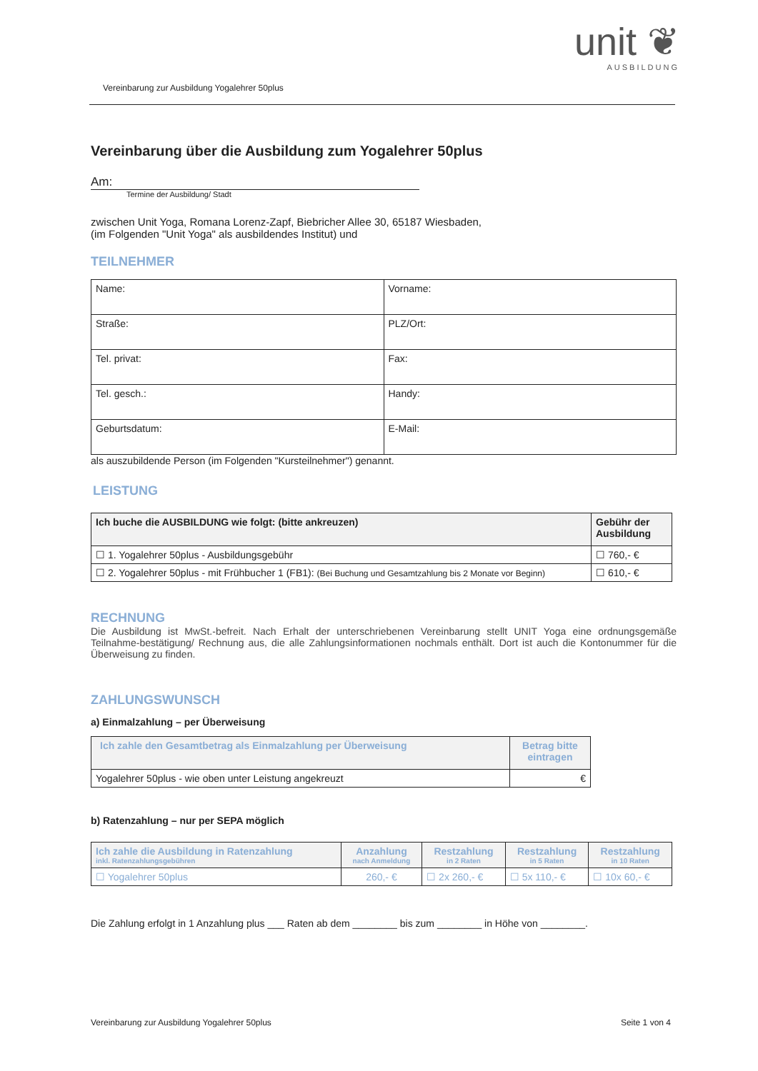unit ❦
AUSBILDUNG
Vereinbarung zur Ausbildung Yogalehrer 50plus
Vereinbarung über die Ausbildung zum Yogalehrer 50plus
Am:
Termine der Ausbildung/ Stadt
zwischen Unit Yoga, Romana Lorenz-Zapf, Biebricher Allee 30, 65187 Wiesbaden,
(im Folgenden "Unit Yoga" als ausbildendes Institut) und
TEILNEHMER
| Name: | Vorname: |
| Straße: | PLZ/Ort: |
| Tel. privat: | Fax: |
| Tel. gesch.: | Handy: |
| Geburtsdatum: | E-Mail: |
als auszubildende Person (im Folgenden "Kursteilnehmer") genannt.
LEISTUNG
| Ich buche die AUSBILDUNG wie folgt: (bitte ankreuzen) | Gebühr der Ausbildung |
| --- | --- |
| ☐ 1. Yogalehrer 50plus - Ausbildungsgebühr | ☐ 760,- € |
| ☐ 2. Yogalehrer 50plus - mit Frühbucher 1 (FB1): (Bei Buchung und Gesamtzahlung bis 2 Monate vor Beginn) | ☐ 610,- € |
RECHNUNG
Die Ausbildung ist MwSt.-befreit. Nach Erhalt der unterschriebenen Vereinbarung stellt UNIT Yoga eine ordnungsgemäße Teilnahme-bestätigung/ Rechnung aus, die alle Zahlungsinformationen nochmals enthält. Dort ist auch die Kontonummer für die Überweisung zu finden.
ZAHLUNGSWUNSCH
a) Einmalzahlung – per Überweisung
| Ich zahle den Gesamtbetrag als Einmalzahlung per Überweisung | Betrag bitte eintragen |
| --- | --- |
| Yogalehrer 50plus - wie oben unter Leistung angekreuzt | € |
b) Ratenzahlung – nur per SEPA möglich
| Ich zahle die Ausbildung in Ratenzahlung inkl. Ratenzahlungsgebühren | Anzahlung nach Anmeldung | Restzahlung in 2 Raten | Restzahlung in 5 Raten | Restzahlung in 10 Raten |
| --- | --- | --- | --- | --- |
| ☐ Yogalehrer 50plus | 260,- € | ☐ 2x 260,- € | ☐ 5x 110,- € | ☐ 10x 60,- € |
Die Zahlung erfolgt in 1 Anzahlung plus ___ Raten ab dem ________ bis zum ________ in Höhe von ________.
Vereinbarung zur Ausbildung Yogalehrer 50plus Seite 1 von 4